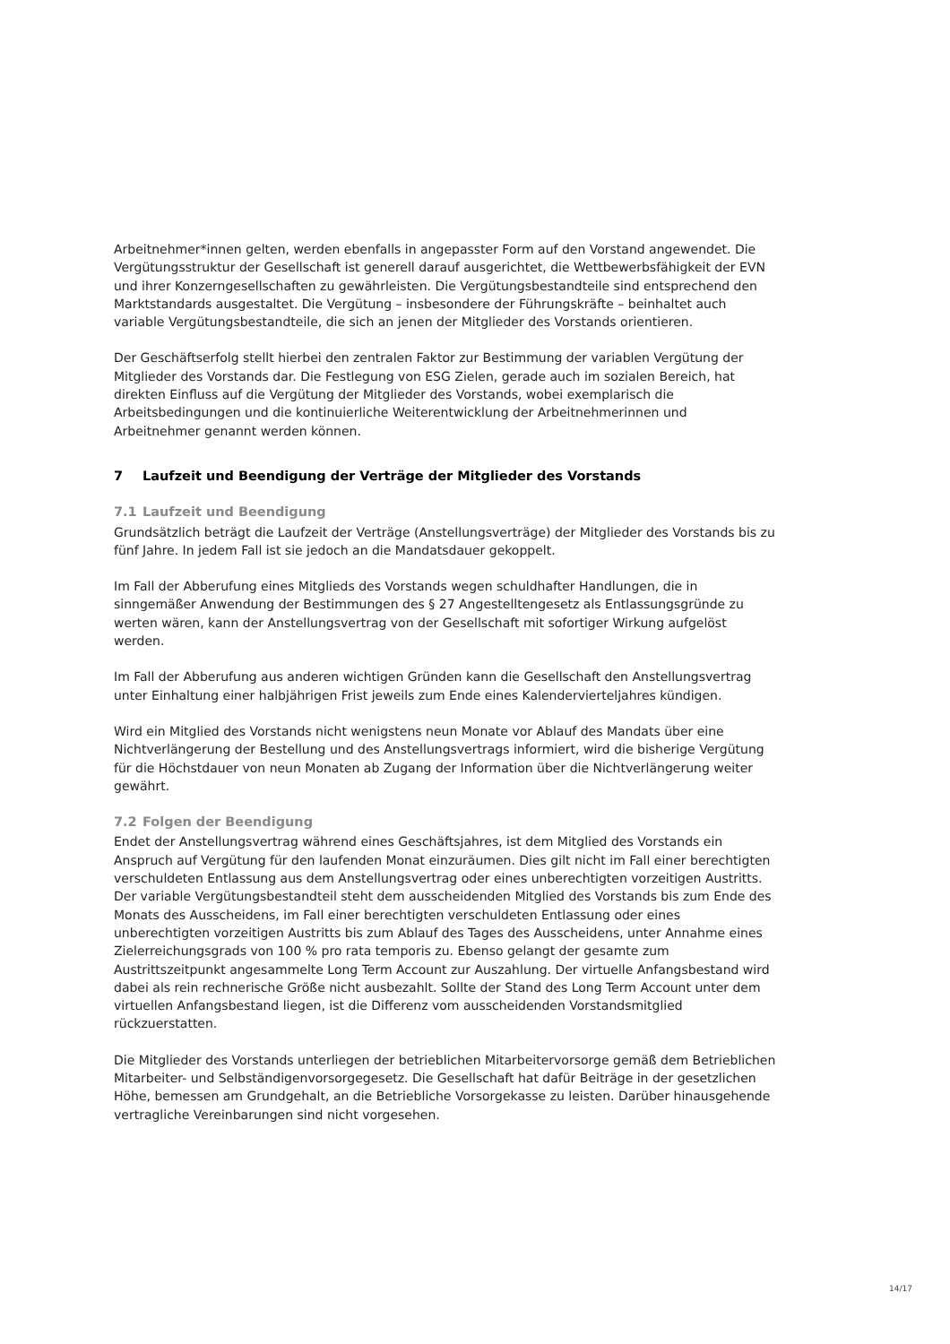Arbeitnehmer*innen gelten, werden ebenfalls in angepasster Form auf den Vorstand angewendet. Die Vergütungsstruktur der Gesellschaft ist generell darauf ausgerichtet, die Wettbewerbsfähigkeit der EVN und ihrer Konzerngesellschaften zu gewährleisten. Die Vergütungsbestandteile sind entsprechend den Marktstandards ausgestaltet. Die Vergütung – insbesondere der Führungskräfte – beinhaltet auch variable Vergütungsbestandteile, die sich an jenen der Mitglieder des Vorstands orientieren.
Der Geschäftserfolg stellt hierbei den zentralen Faktor zur Bestimmung der variablen Vergütung der Mitglieder des Vorstands dar. Die Festlegung von ESG Zielen, gerade auch im sozialen Bereich, hat direkten Einfluss auf die Vergütung der Mitglieder des Vorstands, wobei exemplarisch die Arbeitsbedingungen und die kontinuierliche Weiterentwicklung der Arbeitnehmerinnen und Arbeitnehmer genannt werden können.
7 Laufzeit und Beendigung der Verträge der Mitglieder des Vorstands
7.1 Laufzeit und Beendigung
Grundsätzlich beträgt die Laufzeit der Verträge (Anstellungsverträge) der Mitglieder des Vorstands bis zu fünf Jahre. In jedem Fall ist sie jedoch an die Mandatsdauer gekoppelt.
Im Fall der Abberufung eines Mitglieds des Vorstands wegen schuldhafter Handlungen, die in sinngemäßer Anwendung der Bestimmungen des § 27 Angestelltengesetz als Entlassungsgründe zu werten wären, kann der Anstellungsvertrag von der Gesellschaft mit sofortiger Wirkung aufgelöst werden.
Im Fall der Abberufung aus anderen wichtigen Gründen kann die Gesellschaft den Anstellungsvertrag unter Einhaltung einer halbjährigen Frist jeweils zum Ende eines Kalendervierteljahres kündigen.
Wird ein Mitglied des Vorstands nicht wenigstens neun Monate vor Ablauf des Mandats über eine Nichtverlängerung der Bestellung und des Anstellungsvertrags informiert, wird die bisherige Vergütung für die Höchstdauer von neun Monaten ab Zugang der Information über die Nichtverlängerung weiter gewährt.
7.2 Folgen der Beendigung
Endet der Anstellungsvertrag während eines Geschäftsjahres, ist dem Mitglied des Vorstands ein Anspruch auf Vergütung für den laufenden Monat einzuräumen. Dies gilt nicht im Fall einer berechtigten verschuldeten Entlassung aus dem Anstellungsvertrag oder eines unberechtigten vorzeitigen Austritts. Der variable Vergütungsbestandteil steht dem ausscheidenden Mitglied des Vorstands bis zum Ende des Monats des Ausscheidens, im Fall einer berechtigten verschuldeten Entlassung oder eines unberechtigten vorzeitigen Austritts bis zum Ablauf des Tages des Ausscheidens, unter Annahme eines Zielerreichungsgrads von 100 % pro rata temporis zu. Ebenso gelangt der gesamte zum Austrittszeitpunkt angesammelte Long Term Account zur Auszahlung. Der virtuelle Anfangsbestand wird dabei als rein rechnerische Größe nicht ausbezahlt. Sollte der Stand des Long Term Account unter dem virtuellen Anfangsbestand liegen, ist die Differenz vom ausscheidenden Vorstandsmitglied rückzuerstatten.
Die Mitglieder des Vorstands unterliegen der betrieblichen Mitarbeitervorsorge gemäß dem Betrieblichen Mitarbeiter- und Selbständigenvorsorgegesetz. Die Gesellschaft hat dafür Beiträge in der gesetzlichen Höhe, bemessen am Grundgehalt, an die Betriebliche Vorsorgekasse zu leisten. Darüber hinausgehende vertragliche Vereinbarungen sind nicht vorgesehen.
14/17